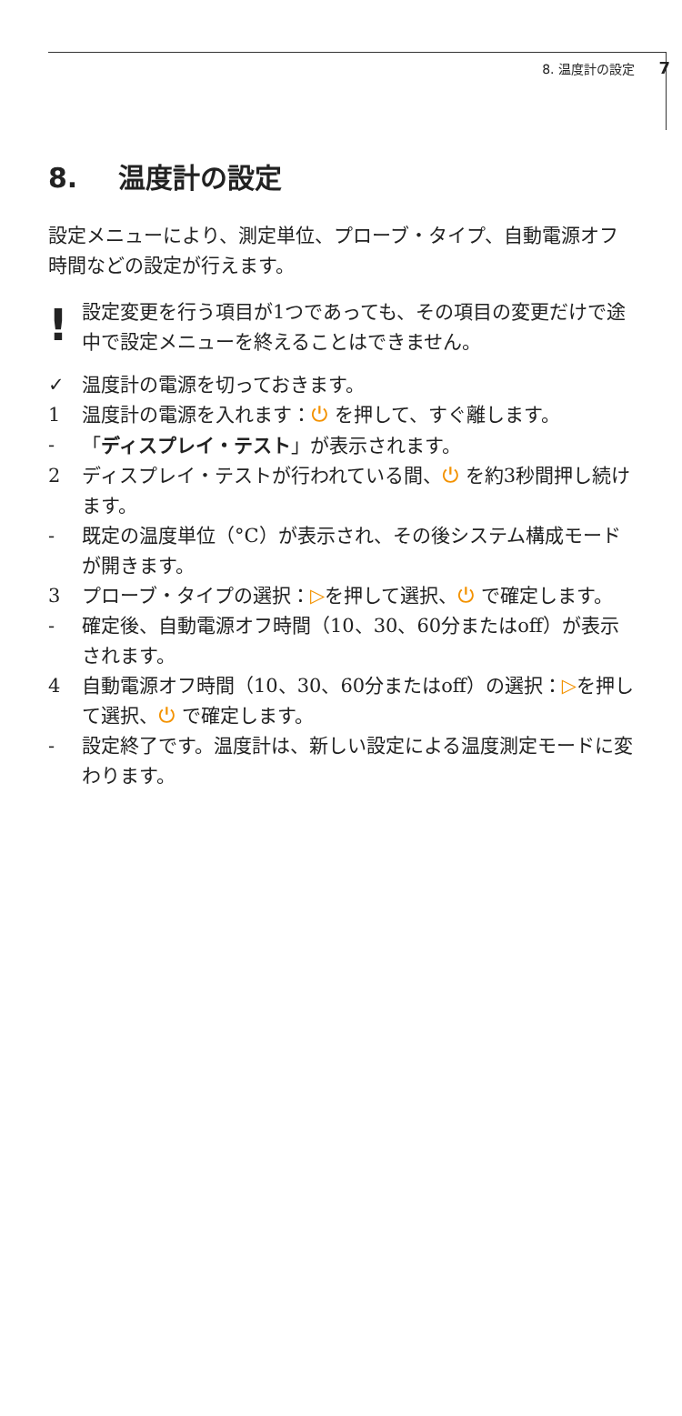8. 温度計の設定 7
8. 温度計の設定
設定メニューにより、測定単位、プローブ・タイプ、自動電源オフ時間などの設定が行えます。
!
設定変更を行う項目が1つであっても、その項目の変更だけで途中で設定メニューを終えることはできません。
✓ 温度計の電源を切っておきます。
1 温度計の電源を入れます：⏻ を押して、すぐ離します。
- 「ディスプレイ・テスト」が表示されます。
2 ディスプレイ・テストが行われている間、⏻ を約3秒間押し続けます。
- 既定の温度単位（°C）が表示され、その後システム構成モードが開きます。
3 プローブ・タイプの選択：▷を押して選択、⏻ で確定します。
- 確定後、自動電源オフ時間（10、30、60分またはoff）が表示されます。
4 自動電源オフ時間（10、30、60分またはoff）の選択：▷を押して選択、⏻ で確定します。
- 設定終了です。温度計は、新しい設定による温度測定モードに変わります。